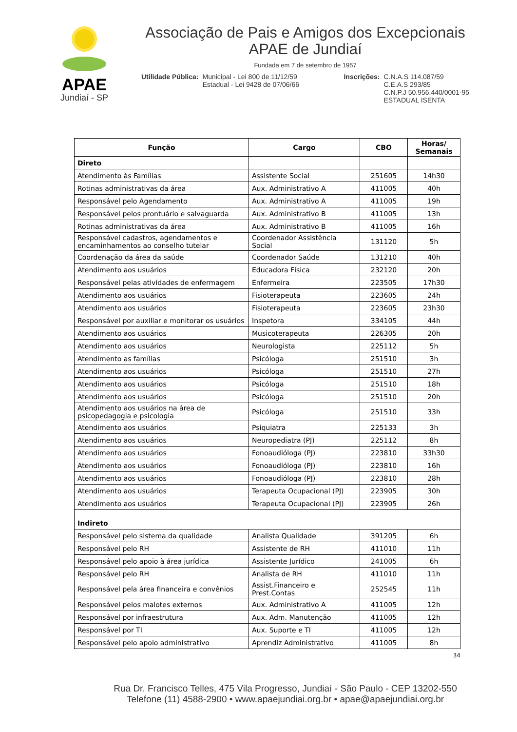APAE
Jundiaí - SP
Associação de Pais e Amigos dos Excepcionais
APAE de Jundiaí
Fundada em 7 de setembro de 1957
Utilidade Pública: Municipal - Lei 800 de 11/12/59
Estadual - Lei 9428 de 07/06/66
Inscrições: C.N.A.S 114.087/59
C.E.A.S 293/85
C.N.P.J 50.956.440/0001-95
ESTADUAL ISENTA
| Função | Cargo | CBO | Horas/ Semanais |
| --- | --- | --- | --- |
| Direto | | | |
| Atendimento às Famílias | Assistente Social | 251605 | 14h30 |
| Rotinas administrativas da área | Aux. Administrativo A | 411005 | 40h |
| Responsável pelo Agendamento | Aux. Administrativo A | 411005 | 19h |
| Responsável pelos prontuário e salvaguarda | Aux. Administrativo B | 411005 | 13h |
| Rotinas administrativas da área | Aux. Administrativo B | 411005 | 16h |
| Responsável cadastros, agendamentos e encaminhamentos ao conselho tutelar | Coordenador Assistência Social | 131120 | 5h |
| Coordenação da área da saúde | Coordenador Saúde | 131210 | 40h |
| Atendimento aos usuários | Educadora Física | 232120 | 20h |
| Responsável pelas atividades de enfermagem | Enfermeira | 223505 | 17h30 |
| Atendimento aos usuários | Fisioterapeuta | 223605 | 24h |
| Atendimento aos usuários | Fisioterapeuta | 223605 | 23h30 |
| Responsável por auxiliar e monitorar os usuários | Inspetora | 334105 | 44h |
| Atendimento aos usuários | Musicoterapeuta | 226305 | 20h |
| Atendimento aos usuários | Neurologista | 225112 | 5h |
| Atendimento as famílias | Psicóloga | 251510 | 3h |
| Atendimento aos usuários | Psicóloga | 251510 | 27h |
| Atendimento aos usuários | Psicóloga | 251510 | 18h |
| Atendimento aos usuários | Psicóloga | 251510 | 20h |
| Atendimento aos usuários na área de psicopedagogia e psicologia | Psicóloga | 251510 | 33h |
| Atendimento aos usuários | Psiquiatra | 225133 | 3h |
| Atendimento aos usuários | Neuropediatra (PJ) | 225112 | 8h |
| Atendimento aos usuários | Fonoaudióloga (PJ) | 223810 | 33h30 |
| Atendimento aos usuários | Fonoaudióloga (PJ) | 223810 | 16h |
| Atendimento aos usuários | Fonoaudióloga (PJ) | 223810 | 28h |
| Atendimento aos usuários | Terapeuta Ocupacional (PJ) | 223905 | 30h |
| Atendimento aos usuários | Terapeuta Ocupacional (PJ) | 223905 | 26h |
| Indireto | | | |
| Responsável pelo sistema da qualidade | Analista Qualidade | 391205 | 6h |
| Responsável pelo RH | Assistente de RH | 411010 | 11h |
| Responsável pelo apoio à área jurídica | Assistente Jurídico | 241005 | 6h |
| Responsável pelo RH | Analista de RH | 411010 | 11h |
| Responsável pela área financeira e convênios | Assist.Financeiro e Prest.Contas | 252545 | 11h |
| Responsável pelos malotes externos | Aux. Administrativo A | 411005 | 12h |
| Responsável por infraestrutura | Aux. Adm. Manutenção | 411005 | 12h |
| Responsável por TI | Aux. Suporte e TI | 411005 | 12h |
| Responsável pelo apoio administrativo | Aprendiz Administrativo | 411005 | 8h |
34
Rua Dr. Francisco Telles, 475 Vila Progresso, Jundiaí - São Paulo - CEP 13202-550
Telefone (11) 4588-2900 • www.apaejundiai.org.br • apae@apaejundiai.org.br